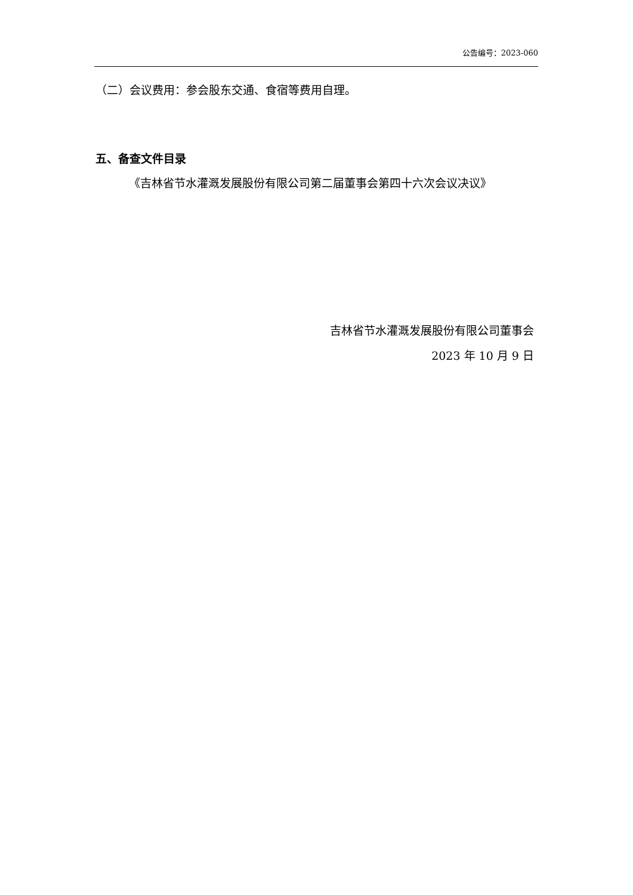公告编号：2023-060
（二）会议费用：参会股东交通、食宿等费用自理。
五、备查文件目录
《吉林省节水灌溉发展股份有限公司第二届董事会第四十六次会议决议》
吉林省节水灌溉发展股份有限公司董事会
2023 年 10 月 9 日